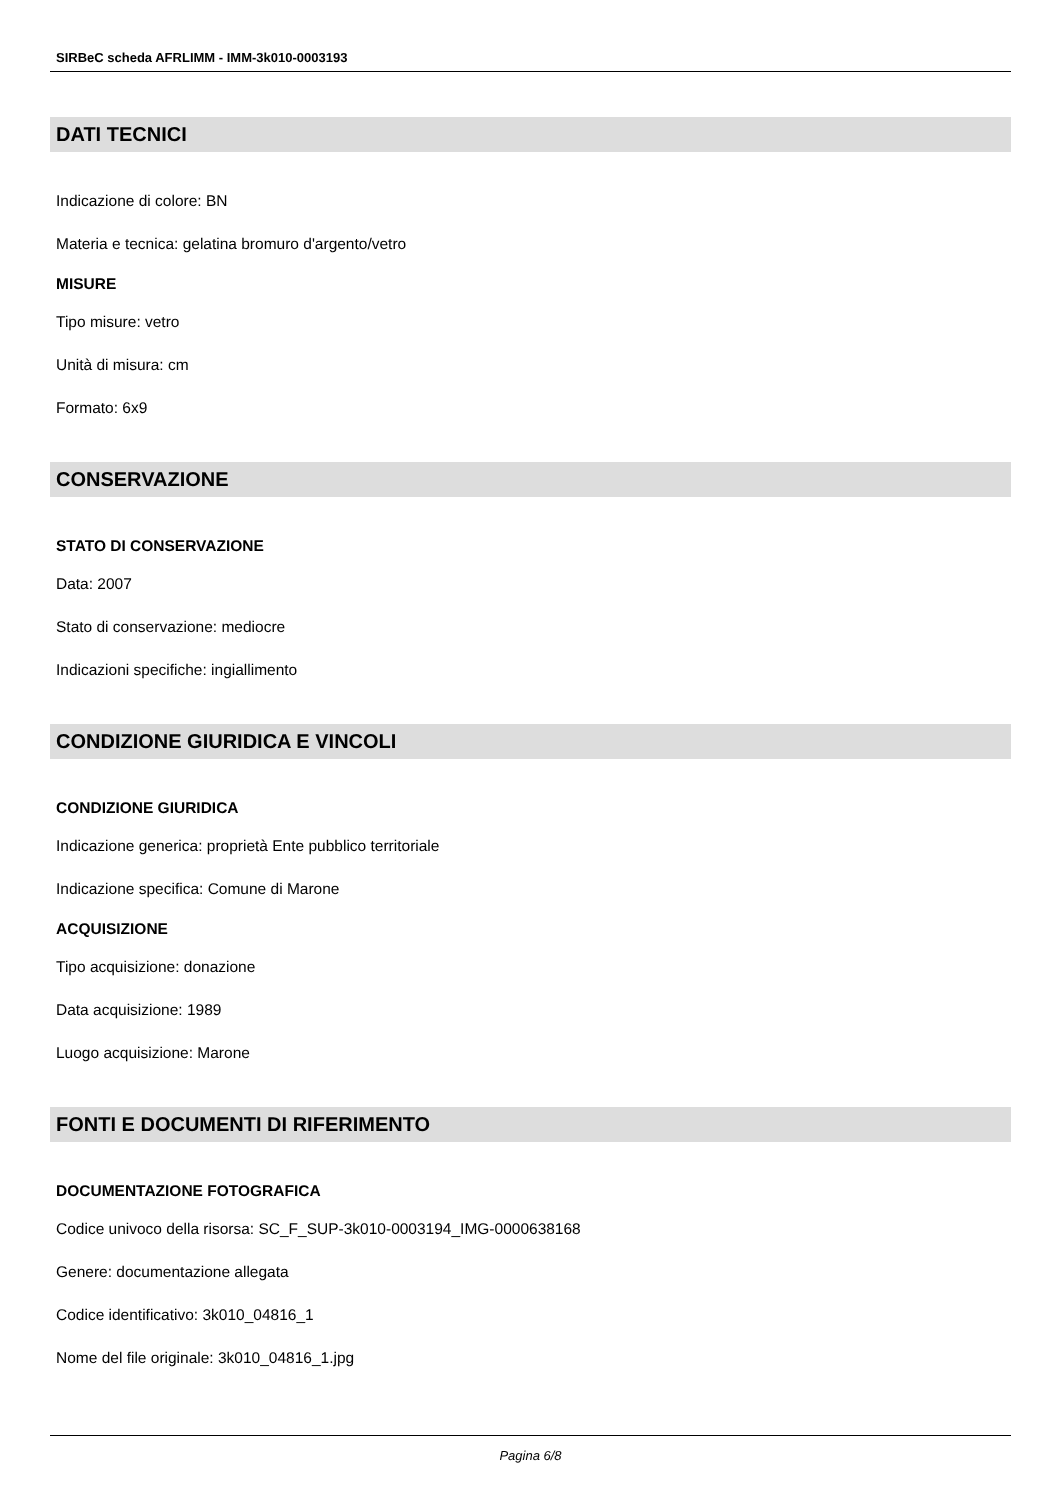SIRBeC scheda AFRLIMM - IMM-3k010-0003193
DATI TECNICI
Indicazione di colore: BN
Materia e tecnica: gelatina bromuro d'argento/vetro
MISURE
Tipo misure: vetro
Unità di misura: cm
Formato: 6x9
CONSERVAZIONE
STATO DI CONSERVAZIONE
Data: 2007
Stato di conservazione: mediocre
Indicazioni specifiche: ingiallimento
CONDIZIONE GIURIDICA E VINCOLI
CONDIZIONE GIURIDICA
Indicazione generica: proprietà Ente pubblico territoriale
Indicazione specifica: Comune di Marone
ACQUISIZIONE
Tipo acquisizione: donazione
Data acquisizione: 1989
Luogo acquisizione: Marone
FONTI E DOCUMENTI DI RIFERIMENTO
DOCUMENTAZIONE FOTOGRAFICA
Codice univoco della risorsa: SC_F_SUP-3k010-0003194_IMG-0000638168
Genere: documentazione allegata
Codice identificativo: 3k010_04816_1
Nome del file originale: 3k010_04816_1.jpg
Pagina 6/8